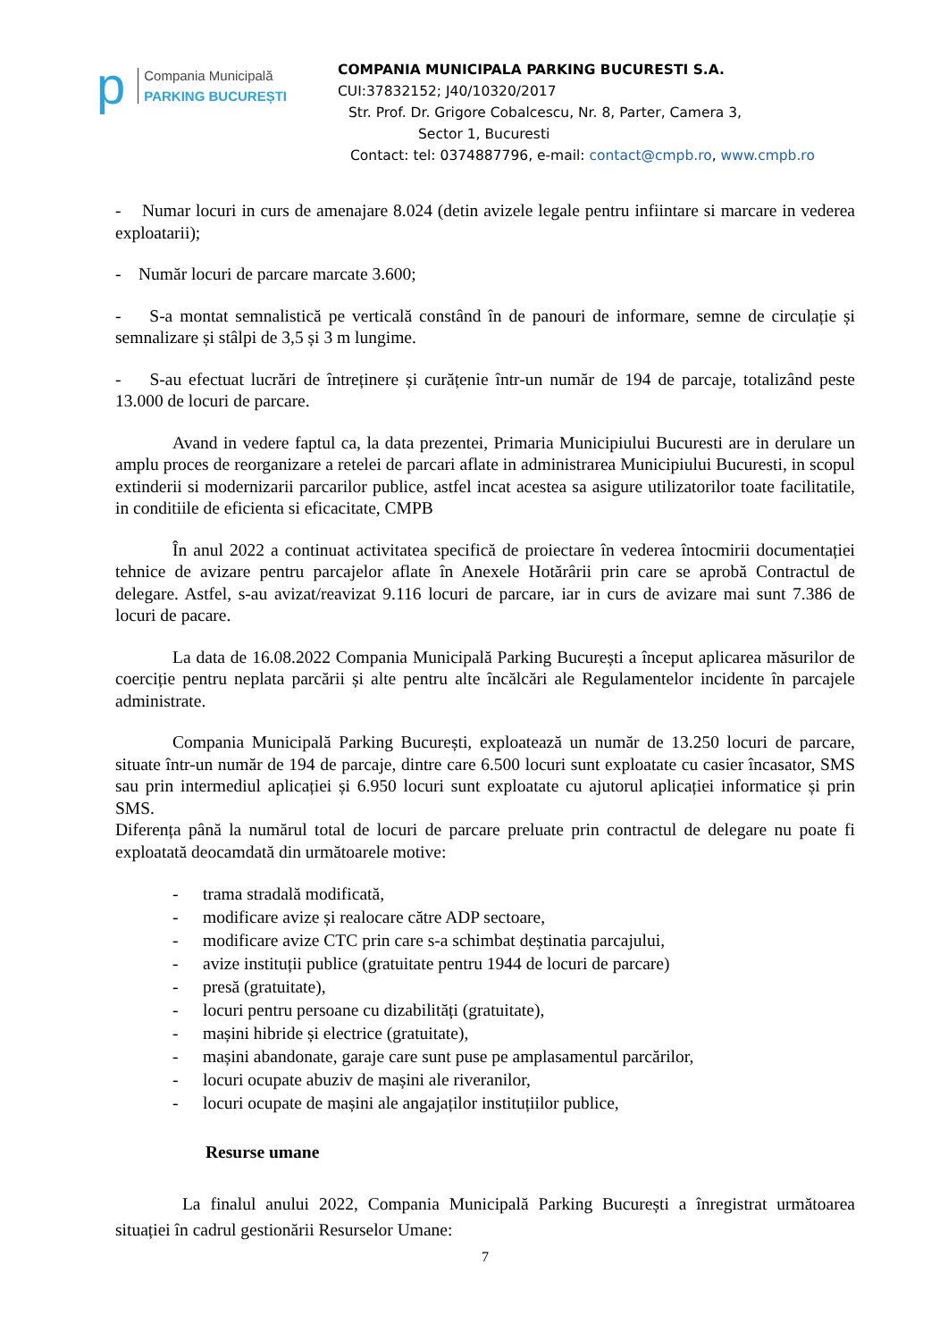p
Compania Municipală
PARKING BUCUREȘTI
COMPANIA MUNICIPALA PARKING BUCURESTI S.A.
CUI:37832152; J40/10320/2017
Str. Prof. Dr. Grigore Cobalcescu, Nr. 8, Parter, Camera 3,
Sector 1, Bucuresti
Contact: tel: 0374887796, e-mail: contact@cmpb.ro, www.cmpb.ro
- Numar locuri in curs de amenajare 8.024 (detin avizele legale pentru infiintare si marcare in vederea exploatarii);
- Număr locuri de parcare marcate 3.600;
- S-a montat semnalistică pe verticală constând în de panouri de informare, semne de circulație și semnalizare și stâlpi de 3,5 și 3 m lungime.
- S-au efectuat lucrări de întreținere și curățenie într-un număr de 194 de parcaje, totalizând peste 13.000 de locuri de parcare.
Avand in vedere faptul ca, la data prezentei, Primaria Municipiului Bucuresti are in derulare un amplu proces de reorganizare a retelei de parcari aflate in administrarea Municipiului Bucuresti, in scopul extinderii si modernizarii parcarilor publice, astfel incat acestea sa asigure utilizatorilor toate facilitatile, in conditiile de eficienta si eficacitate, CMPB
În anul 2022 a continuat activitatea specifică de proiectare în vederea întocmirii documentației tehnice de avizare pentru parcajelor aflate în Anexele Hotărârii prin care se aprobă Contractul de delegare. Astfel, s-au avizat/reavizat 9.116 locuri de parcare, iar in curs de avizare mai sunt 7.386 de locuri de pacare.
La data de 16.08.2022 Compania Municipală Parking București a început aplicarea măsurilor de coerciție pentru neplata parcării și alte pentru alte încălcări ale Regulamentelor incidente în parcajele administrate.
Compania Municipală Parking București, exploatează un număr de 13.250 locuri de parcare, situate într-un număr de 194 de parcaje, dintre care 6.500 locuri sunt exploatate cu casier încasator, SMS sau prin intermediul aplicației și 6.950 locuri sunt exploatate cu ajutorul aplicației informatice și prin SMS.
Diferența până la numărul total de locuri de parcare preluate prin contractul de delegare nu poate fi exploatată deocamdată din următoarele motive:
- trama stradală modificată,
- modificare avize și realocare către ADP sectoare,
- modificare avize CTC prin care s-a schimbat deștinatia parcajului,
- avize instituții publice (gratuitate pentru 1944 de locuri de parcare)
- presă (gratuitate),
- locuri pentru persoane cu dizabilități (gratuitate),
- mașini hibride și electrice (gratuitate),
- mașini abandonate, garaje care sunt puse pe amplasamentul parcărilor,
- locuri ocupate abuziv de mașini ale riveranilor,
- locuri ocupate de mașini ale angajaților instituțiilor publice,
Resurse umane
La finalul anului 2022, Compania Municipală Parking București a înregistrat următoarea situației în cadrul gestionării Resurselor Umane:
7